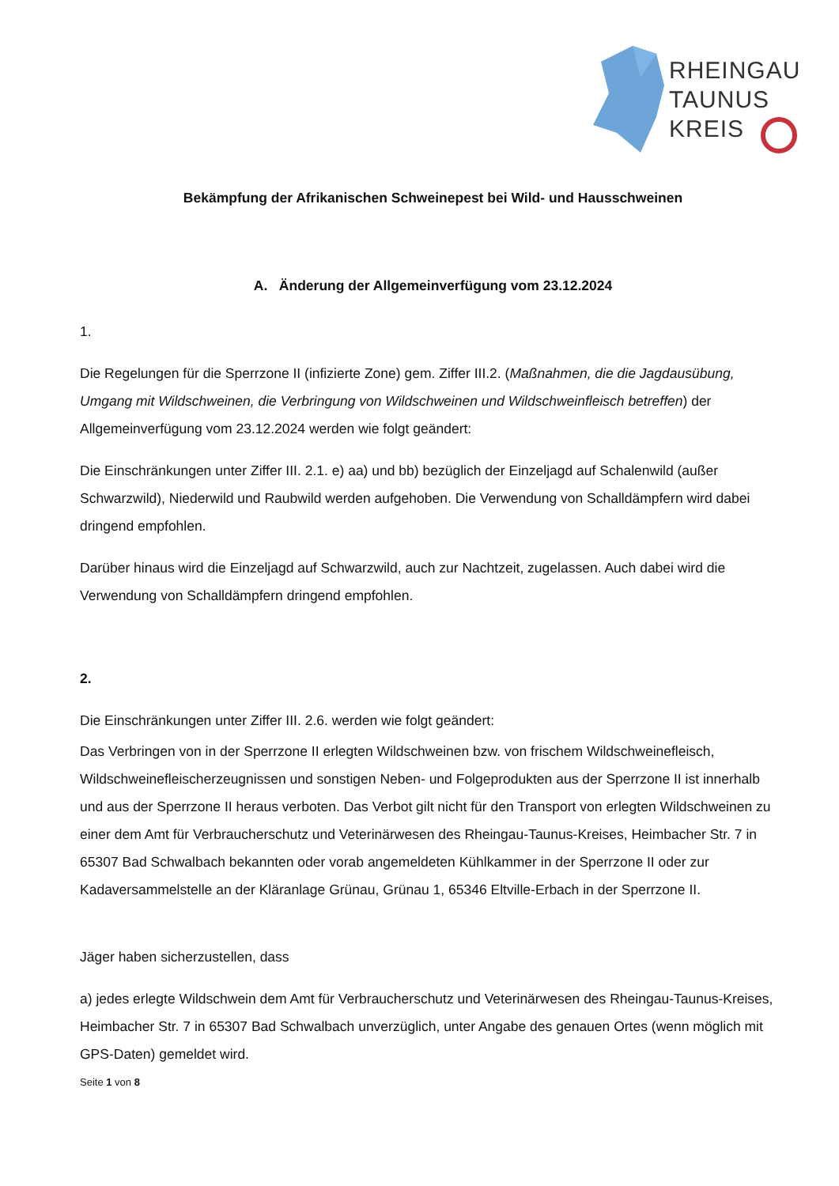RHEINGAU
TAUNUS
KREIS
Bekämpfung der Afrikanischen Schweinepest bei Wild- und Hausschweinen
A. Änderung der Allgemeinverfügung vom 23.12.2024
1.
Die Regelungen für die Sperrzone II (infizierte Zone) gem. Ziffer III.2. (Maßnahmen, die die Jagdausübung, Umgang mit Wildschweinen, die Verbringung von Wildschweinen und Wildschweinfleisch betreffen) der Allgemeinverfügung vom 23.12.2024 werden wie folgt geändert:
Die Einschränkungen unter Ziffer III. 2.1. e) aa) und bb) bezüglich der Einzeljagd auf Schalenwild (außer Schwarzwild), Niederwild und Raubwild werden aufgehoben. Die Verwendung von Schalldämpfern wird dabei dringend empfohlen.
Darüber hinaus wird die Einzeljagd auf Schwarzwild, auch zur Nachtzeit, zugelassen. Auch dabei wird die Verwendung von Schalldämpfern dringend empfohlen.
2.
Die Einschränkungen unter Ziffer III. 2.6. werden wie folgt geändert:
Das Verbringen von in der Sperrzone II erlegten Wildschweinen bzw. von frischem Wildschweinefleisch, Wildschweinefleischerzeugnissen und sonstigen Neben- und Folgeprodukten aus der Sperrzone II ist innerhalb und aus der Sperrzone II heraus verboten. Das Verbot gilt nicht für den Transport von erlegten Wildschweinen zu einer dem Amt für Verbraucherschutz und Veterinärwesen des Rheingau-Taunus-Kreises, Heimbacher Str. 7 in 65307 Bad Schwalbach bekannten oder vorab angemeldeten Kühlkammer in der Sperrzone II oder zur Kadaversammelstelle an der Kläranlage Grünau, Grünau 1, 65346 Eltville-Erbach in der Sperrzone II.
Jäger haben sicherzustellen, dass
a) jedes erlegte Wildschwein dem Amt für Verbraucherschutz und Veterinärwesen des Rheingau-Taunus-Kreises, Heimbacher Str. 7 in 65307 Bad Schwalbach unverzüglich, unter Angabe des genauen Ortes (wenn möglich mit GPS-Daten) gemeldet wird.
Seite 1 von 8